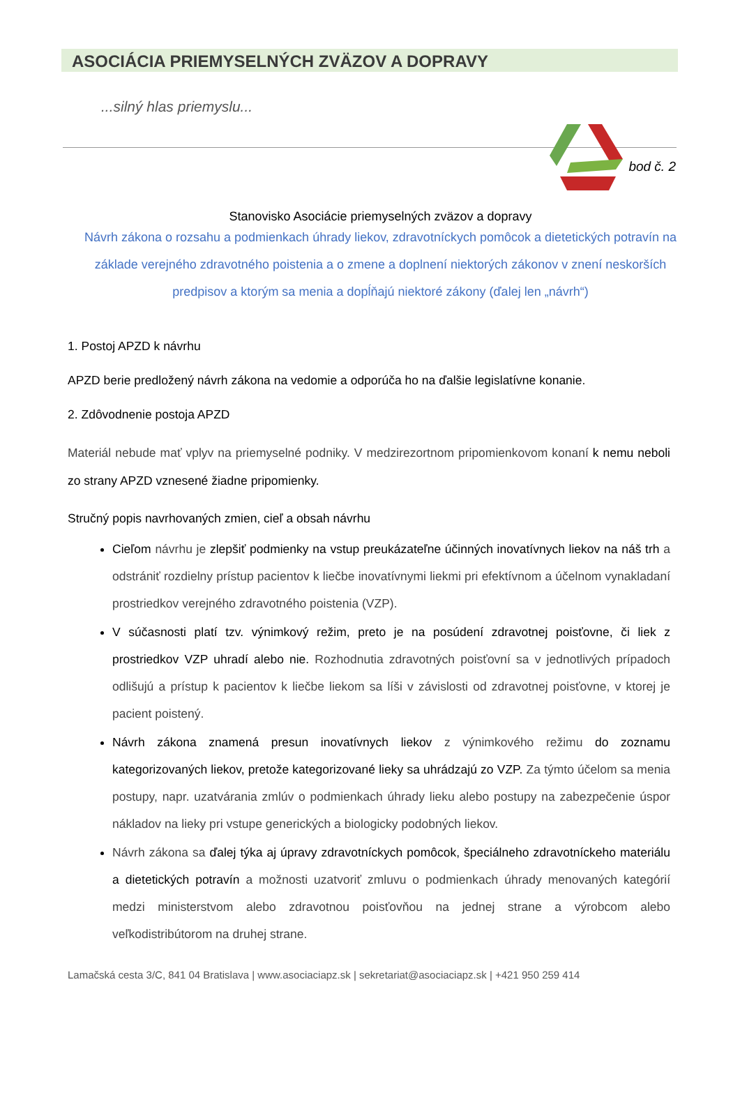ASOCIÁCIA PRIEMYSELNÝCH ZVÄZOV A DOPRAVY
...silný hlas priemyslu...
bod č. 2
Stanovisko Asociácie priemyselných zväzov a dopravy
Návrh zákona o rozsahu a podmienkach úhrady liekov, zdravotníckych pomôcok a dietetických potravín na základe verejného zdravotného poistenia a o zmene a doplnení niektorých zákonov v znení neskorších predpisov a ktorým sa menia a dopĺňajú niektoré zákony (ďalej len „návrh“)
1. Postoj APZD k návrhu
APZD berie predložený návrh zákona na vedomie a odporúča ho na ďalšie legislatívne konanie.
2. Zdôvodnenie postoja APZD
Materiál nebude mať vplyv na priemyselné podniky. V medzirezortnom pripomienkovom konaní k nemu neboli zo strany APZD vznesené žiadne pripomienky.
Stručný popis navrhovaných zmien, cieľ a obsah návrhu
Cieľom návrhu je zlepšiť podmienky na vstup preukázateľne účinných inovatívnych liekov na náš trh a odstrániť rozdielny prístup pacientov k liečbe inovatívnymi liekmi pri efektívnom a účelnom vynakladaní prostriedkov verejného zdravotného poistenia (VZP).
V súčasnosti platí tzv. výnimkový režim, preto je na posúdení zdravotnej poisťovne, či liek z prostriedkov VZP uhradí alebo nie. Rozhodnutia zdravotných poisťovní sa v jednotlivých prípadoch odlišujú a prístup k pacientov k liečbe liekom sa líši v závislosti od zdravotnej poisťovne, v ktorej je pacient poistený.
Návrh zákona znamená presun inovatívnych liekov z výnimkového režimu do zoznamu kategorizovaných liekov, pretože kategorizované lieky sa uhrádzajú zo VZP. Za týmto účelom sa menia postupy, napr. uzatvárania zmlúv o podmienkach úhrady lieku alebo postupy na zabezpečenie úspor nákladov na lieky pri vstupe generických a biologicky podobných liekov.
Návrh zákona sa ďalej týka aj úpravy zdravotníckych pomôcok, špeciálneho zdravotníckeho materiálu a dietetických potravín a možnosti uzatvoriť zmluvu o podmienkach úhrady menovaných kategórií medzi ministerstvom alebo zdravotnou poisťovňou na jednej strane a výrobcom alebo veľkodistribútorom na druhej strane.
Lamačská cesta 3/C, 841 04 Bratislava | www.asociaciapz.sk | sekretariat@asociaciapz.sk | +421 950 259 414